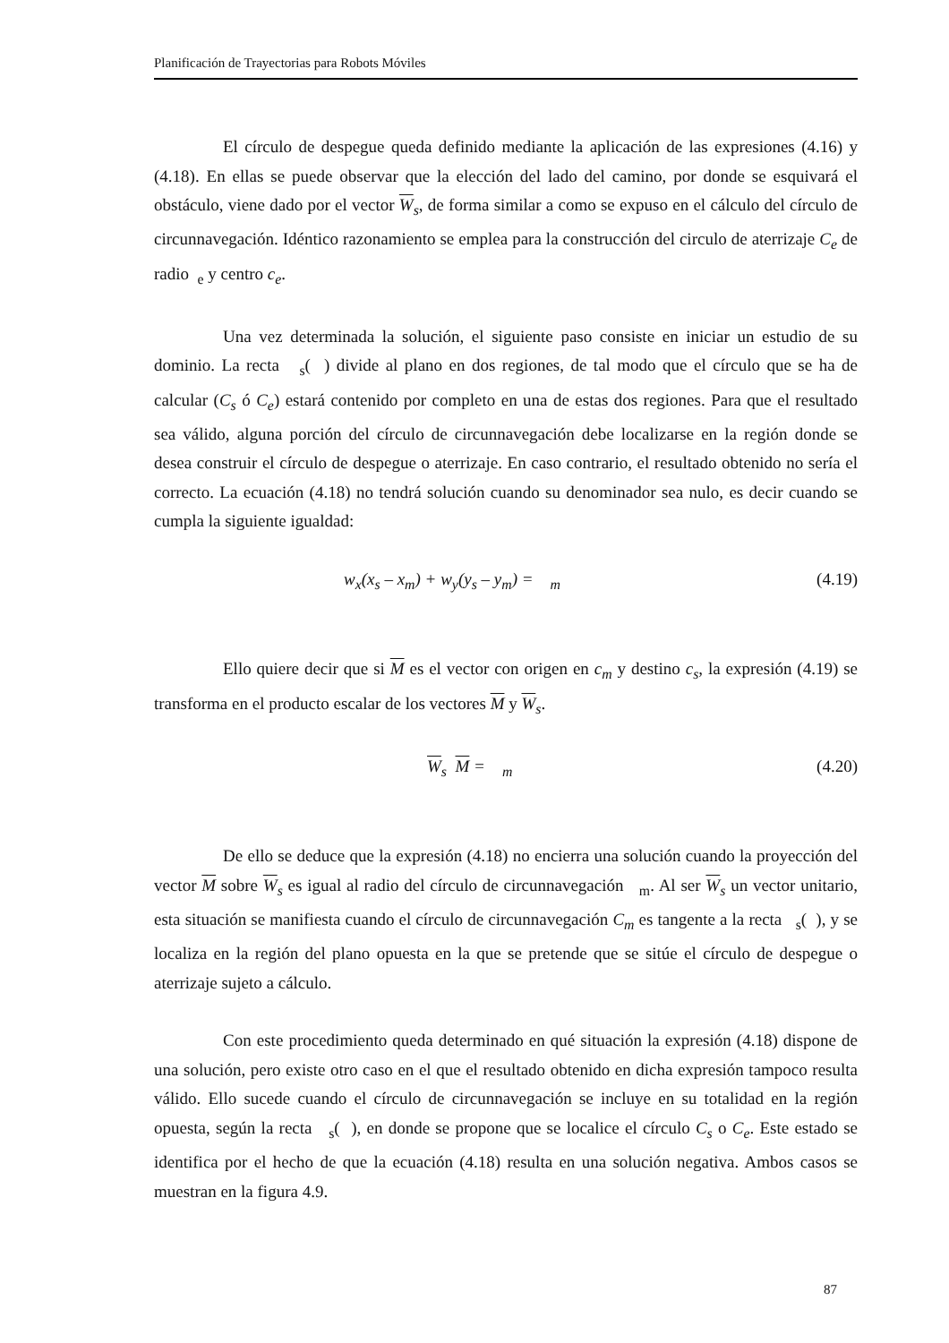Planificación de Trayectorias para Robots Móviles
El círculo de despegue queda definido mediante la aplicación de las expresiones (4.16) y (4.18). En ellas se puede observar que la elección del lado del camino, por donde se esquivará el obstáculo, viene dado por el vector W<sub>s</sub>, de forma similar a como se expuso en el cálculo del círculo de circunnavegación. Idéntico razonamiento se emplea para la construcción del circulo de aterrizaje C<sub>e</sub> de radio <sub>e</sub> y centro c<sub>e</sub>.
Una vez determinada la solución, el siguiente paso consiste en iniciar un estudio de su dominio. La recta <sub>s</sub>( ) divide al plano en dos regiones, de tal modo que el círculo que se ha de calcular (C<sub>s</sub> ó C<sub>e</sub>) estará contenido por completo en una de estas dos regiones. Para que el resultado sea válido, alguna porción del círculo de circunnavegación debe localizarse en la región donde se desea construir el círculo de despegue o aterrizaje. En caso contrario, el resultado obtenido no sería el correcto. La ecuación (4.18) no tendrá solución cuando su denominador sea nulo, es decir cuando se cumpla la siguiente igualdad:
w<sub>x</sub>(x<sub>s</sub> – x<sub>m</sub>) + w<sub>y</sub>(y<sub>s</sub> – y<sub>m</sub>) = <sub>m</sub> (4.19)
Ello quiere decir que si M es el vector con origen en c<sub>m</sub> y destino c<sub>s</sub>, la expresión (4.19) se transforma en el producto escalar de los vectores M y W<sub>s</sub>.
W<sub>s</sub> M = <sub>m</sub> (4.20)
De ello se deduce que la expresión (4.18) no encierra una solución cuando la proyección del vector M sobre W<sub>s</sub> es igual al radio del círculo de circunnavegación <sub>m</sub>. Al ser W<sub>s</sub> un vector unitario, esta situación se manifiesta cuando el círculo de circunnavegación C<sub>m</sub> es tangente a la recta <sub>s</sub>( ), y se localiza en la región del plano opuesta en la que se pretende que se sitúe el círculo de despegue o aterrizaje sujeto a cálculo.
Con este procedimiento queda determinado en qué situación la expresión (4.18) dispone de una solución, pero existe otro caso en el que el resultado obtenido en dicha expresión tampoco resulta válido. Ello sucede cuando el círculo de circunnavegación se incluye en su totalidad en la región opuesta, según la recta <sub>s</sub>( ), en donde se propone que se localice el círculo C<sub>s</sub> o C<sub>e</sub>. Este estado se identifica por el hecho de que la ecuación (4.18) resulta en una solución negativa. Ambos casos se muestran en la figura 4.9.
87